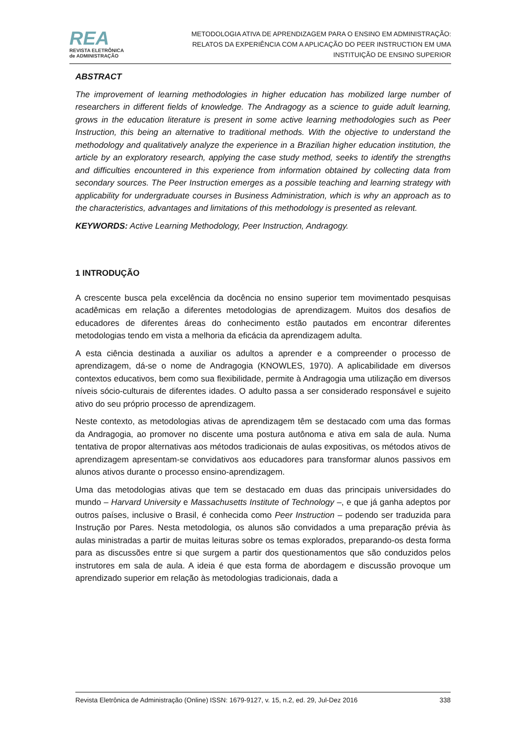REA
REVISTA ELETRÔNICA
de ADMINISTRAÇÃO
METODOLOGIA ATIVA DE APRENDIZAGEM PARA O ENSINO EM ADMINISTRAÇÃO:
RELATOS DA EXPERIÊNCIA COM A APLICAÇÃO DO PEER INSTRUCTION EM UMA
INSTITUIÇÃO DE ENSINO SUPERIOR
ABSTRACT
The improvement of learning methodologies in higher education has mobilized large number of researchers in different fields of knowledge. The Andragogy as a science to guide adult learning, grows in the education literature is present in some active learning methodologies such as Peer Instruction, this being an alternative to traditional methods. With the objective to understand the methodology and qualitatively analyze the experience in a Brazilian higher education institution, the article by an exploratory research, applying the case study method, seeks to identify the strengths and difficulties encountered in this experience from information obtained by collecting data from secondary sources. The Peer Instruction emerges as a possible teaching and learning strategy with applicability for undergraduate courses in Business Administration, which is why an approach as to the characteristics, advantages and limitations of this methodology is presented as relevant.
KEYWORDS: Active Learning Methodology, Peer Instruction, Andragogy.
1 INTRODUÇÃO
A crescente busca pela excelência da docência no ensino superior tem movimentado pesquisas acadêmicas em relação a diferentes metodologias de aprendizagem. Muitos dos desafios de educadores de diferentes áreas do conhecimento estão pautados em encontrar diferentes metodologias tendo em vista a melhoria da eficácia da aprendizagem adulta.
A esta ciência destinada a auxiliar os adultos a aprender e a compreender o processo de aprendizagem, dá-se o nome de Andragogia (KNOWLES, 1970). A aplicabilidade em diversos contextos educativos, bem como sua flexibilidade, permite à Andragogia uma utilização em diversos níveis sócio-culturais de diferentes idades. O adulto passa a ser considerado responsável e sujeito ativo do seu próprio processo de aprendizagem.
Neste contexto, as metodologias ativas de aprendizagem têm se destacado com uma das formas da Andragogia, ao promover no discente uma postura autônoma e ativa em sala de aula. Numa tentativa de propor alternativas aos métodos tradicionais de aulas expositivas, os métodos ativos de aprendizagem apresentam-se convidativos aos educadores para transformar alunos passivos em alunos ativos durante o processo ensino-aprendizagem.
Uma das metodologias ativas que tem se destacado em duas das principais universidades do mundo – Harvard University e Massachusetts Institute of Technology –, e que já ganha adeptos por outros países, inclusive o Brasil, é conhecida como Peer Instruction – podendo ser traduzida para Instrução por Pares. Nesta metodologia, os alunos são convidados a uma preparação prévia às aulas ministradas a partir de muitas leituras sobre os temas explorados, preparando-os desta forma para as discussões entre si que surgem a partir dos questionamentos que são conduzidos pelos instrutores em sala de aula. A ideia é que esta forma de abordagem e discussão provoque um aprendizado superior em relação às metodologias tradicionais, dada a
Revista Eletrônica de Administração (Online) ISSN: 1679-9127, v. 15, n.2, ed. 29, Jul-Dez 2016 338